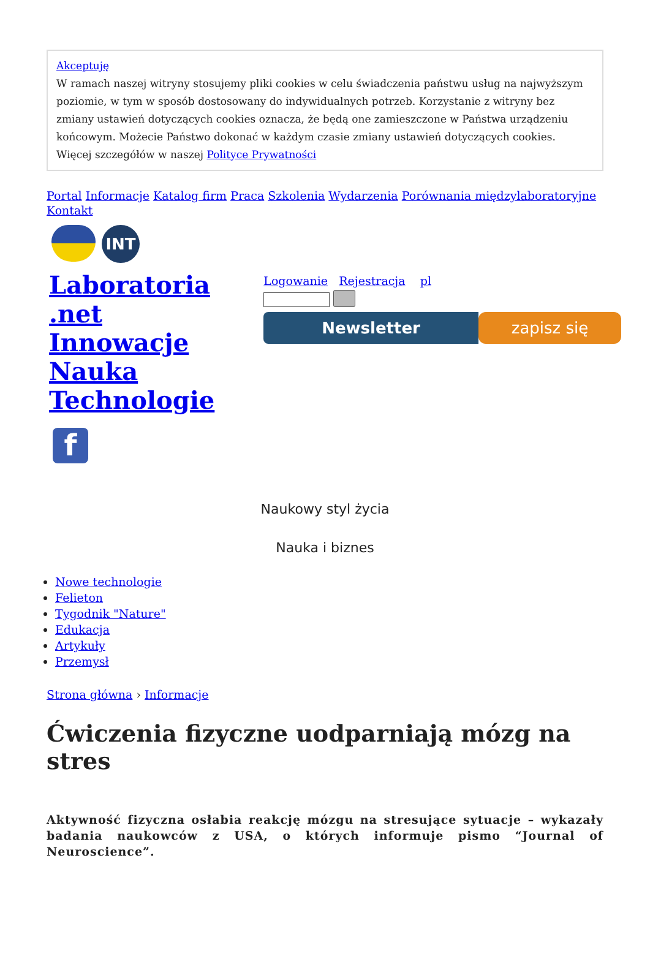Akceptuję
W ramach naszej witryny stosujemy pliki cookies w celu świadczenia państwu usług na najwyższym poziomie, w tym w sposób dostosowany do indywidualnych potrzeb. Korzystanie z witryny bez zmiany ustawień dotyczących cookies oznacza, że będą one zamieszczone w Państwa urządzeniu końcowym. Możecie Państwo dokonać w każdym czasie zmiany ustawień dotyczących cookies. Więcej szczegółów w naszej Polityce Prywatności
Portal Informacje Katalog firm Praca Szkolenia Wydarzenia Porównania międzylaboratoryjne Kontakt
INT
Laboratoria .net Innowacje Nauka Technologie
f
Logowanie Rejestracja pl
Newsletter zapisz się
Naukowy styl życia
Nauka i biznes
Nowe technologie
Felieton
Tygodnik "Nature"
Edukacja
Artykuły
Przemysł
Strona główna › Informacje
Ćwiczenia fizyczne uodparniają mózg na stres
Aktywność fizyczna osłabia reakcję mózgu na stresujące sytuacje – wykazały badania naukowców z USA, o których informuje pismo “Journal of Neuroscience”.